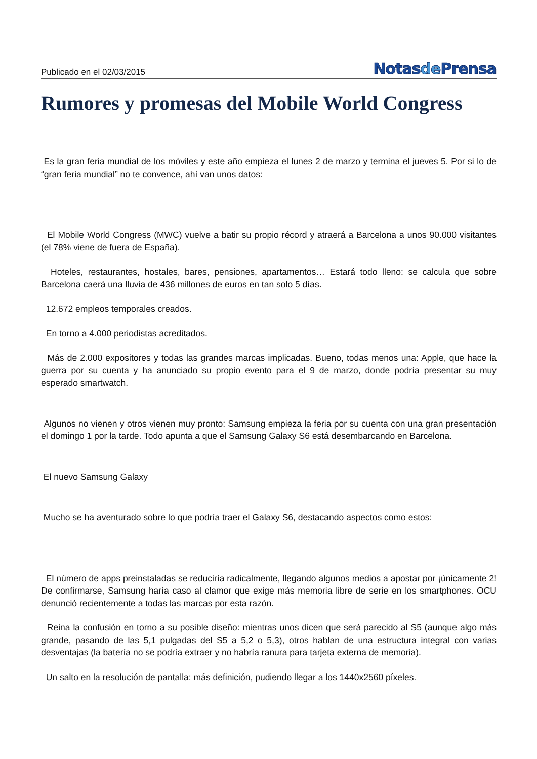Publicado en el 02/03/2015
Notasde Prensa
Rumores y promesas del Mobile World Congress
Es la gran feria mundial de los móviles y este año empieza el lunes 2 de marzo y termina el jueves 5. Por si lo de “gran feria mundial” no te convence, ahí van unos datos:
El Mobile World Congress (MWC) vuelve a batir su propio récord y atraerá a Barcelona a unos 90.000 visitantes (el 78% viene de fuera de España).
Hoteles, restaurantes, hostales, bares, pensiones, apartamentos… Estará todo lleno: se calcula que sobre Barcelona caerá una lluvia de 436 millones de euros en tan solo 5 días.
12.672 empleos temporales creados.
En torno a 4.000 periodistas acreditados.
Más de 2.000 expositores y todas las grandes marcas implicadas. Bueno, todas menos una: Apple, que hace la guerra por su cuenta y ha anunciado su propio evento para el 9 de marzo, donde podría presentar su muy esperado smartwatch.
Algunos no vienen y otros vienen muy pronto: Samsung empieza la feria por su cuenta con una gran presentación el domingo 1 por la tarde. Todo apunta a que el Samsung Galaxy S6 está desembarcando en Barcelona.
El nuevo Samsung Galaxy
Mucho se ha aventurado sobre lo que podría traer el Galaxy S6, destacando aspectos como estos:
El número de apps preinstaladas se reduciría radicalmente, llegando algunos medios a apostar por ¡únicamente 2! De confirmarse, Samsung haría caso al clamor que exige más memoria libre de serie en los smartphones. OCU denunció recientemente a todas las marcas por esta razón.
Reina la confusión en torno a su posible diseño: mientras unos dicen que será parecido al S5 (aunque algo más grande, pasando de las 5,1 pulgadas del S5 a 5,2 o 5,3), otros hablan de una estructura integral con varias desventajas (la batería no se podría extraer y no habría ranura para tarjeta externa de memoria).
Un salto en la resolución de pantalla: más definición, pudiendo llegar a los 1440x2560 píxeles.